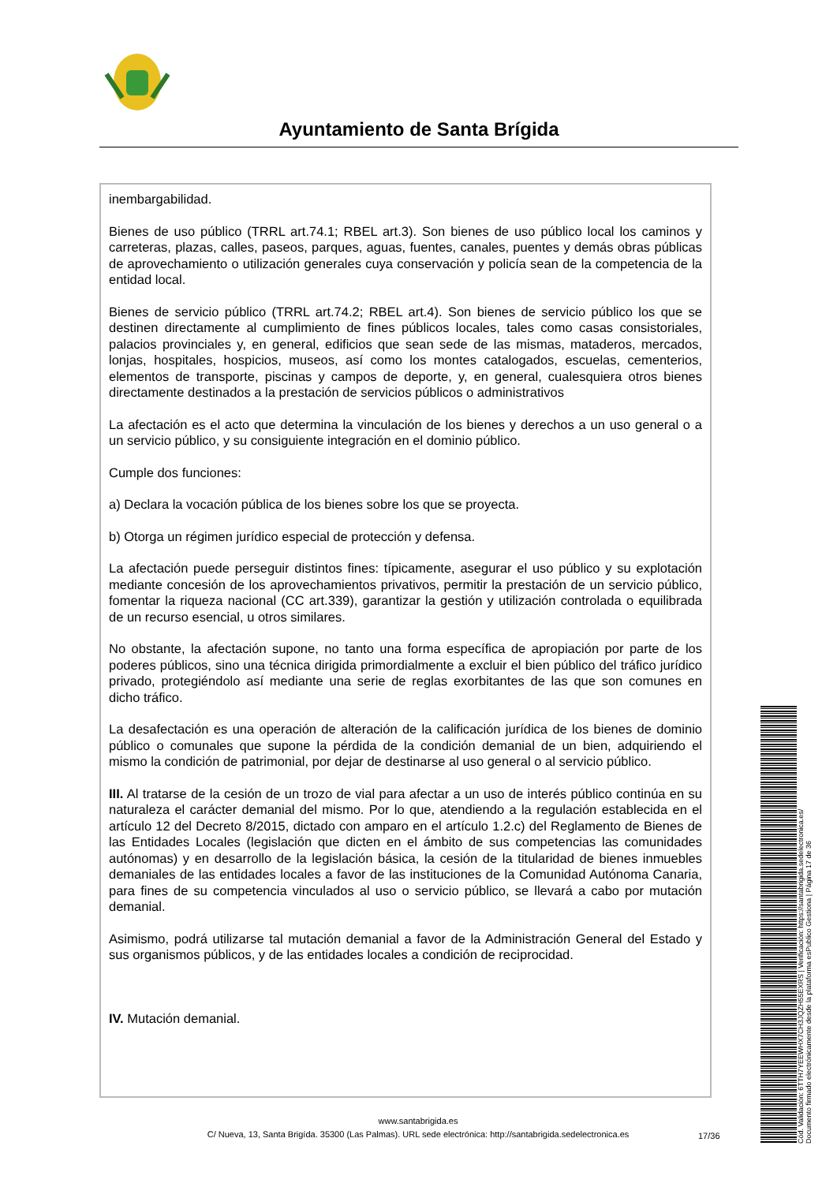Ayuntamiento de Santa Brígida
inembargabilidad.
Bienes de uso público (TRRL art.74.1; RBEL art.3). Son bienes de uso público local los caminos y carreteras, plazas, calles, paseos, parques, aguas, fuentes, canales, puentes y demás obras públicas de aprovechamiento o utilización generales cuya conservación y policía sean de la competencia de la entidad local.
Bienes de servicio público (TRRL art.74.2; RBEL art.4). Son bienes de servicio público los que se destinen directamente al cumplimiento de fines públicos locales, tales como casas consistoriales, palacios provinciales y, en general, edificios que sean sede de las mismas, mataderos, mercados, lonjas, hospitales, hospicios, museos, así como los montes catalogados, escuelas, cementerios, elementos de transporte, piscinas y campos de deporte, y, en general, cualesquiera otros bienes directamente destinados a la prestación de servicios públicos o administrativos
La afectación es el acto que determina la vinculación de los bienes y derechos a un uso general o a un servicio público, y su consiguiente integración en el dominio público.
Cumple dos funciones:
a) Declara la vocación pública de los bienes sobre los que se proyecta.
b) Otorga un régimen jurídico especial de protección y defensa.
La afectación puede perseguir distintos fines: típicamente, asegurar el uso público y su explotación mediante concesión de los aprovechamientos privativos, permitir la prestación de un servicio público, fomentar la riqueza nacional (CC art.339), garantizar la gestión y utilización controlada o equilibrada de un recurso esencial, u otros similares.
No obstante, la afectación supone, no tanto una forma específica de apropiación por parte de los poderes públicos, sino una técnica dirigida primordialmente a excluir el bien público del tráfico jurídico privado, protegiéndolo así mediante una serie de reglas exorbitantes de las que son comunes en dicho tráfico.
La desafectación es una operación de alteración de la calificación jurídica de los bienes de dominio público o comunales que supone la pérdida de la condición demanial de un bien, adquiriendo el mismo la condición de patrimonial, por dejar de destinarse al uso general o al servicio público.
III. Al tratarse de la cesión de un trozo de vial para afectar a un uso de interés público continúa en su naturaleza el carácter demanial del mismo. Por lo que, atendiendo a la regulación establecida en el artículo 12 del Decreto 8/2015, dictado con amparo en el artículo 1.2.c) del Reglamento de Bienes de las Entidades Locales (legislación que dicten en el ámbito de sus competencias las comunidades autónomas) y en desarrollo de la legislación básica, la cesión de la titularidad de bienes inmuebles demaniales de las entidades locales a favor de las instituciones de la Comunidad Autónoma Canaria, para fines de su competencia vinculados al uso o servicio público, se llevará a cabo por mutación demanial.
Asimismo, podrá utilizarse tal mutación demanial a favor de la Administración General del Estado y sus organismos públicos, y de las entidades locales a condición de reciprocidad.
IV. Mutación demanial.
www.santabrigida.es
C/ Nueva, 13, Santa Brigída. 35300 (Las Palmas). URL sede electrónica: http://santabrigida.sedelectronica.es
17/36
Cód. Validación: 6TTH7YEEWHX7CH3JQZH55EXRS | Verificación: https://santabrigida.sedelectronica.es/
Documento firmado electrónicamente desde la plataforma esPublico Gestiona | Página 17 de 36